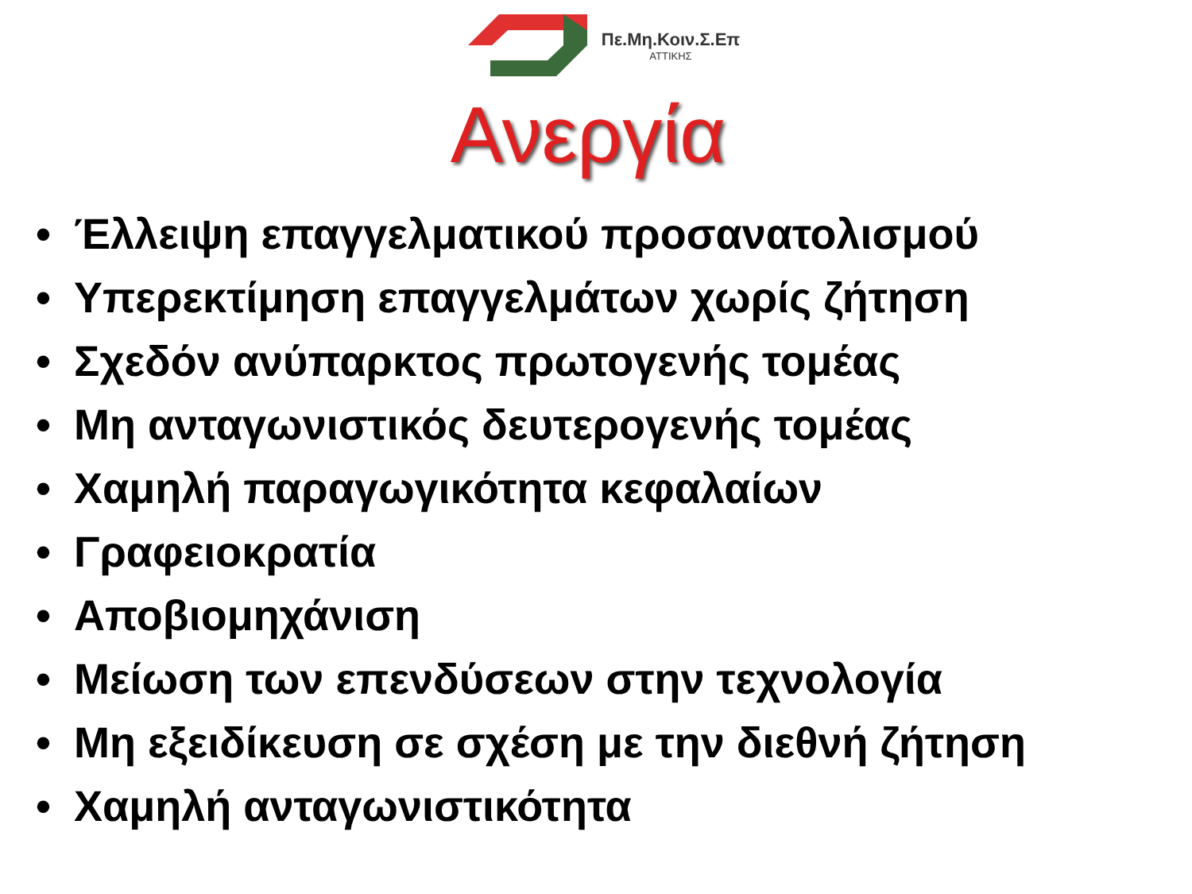Πε.Μη.Κοιν.Σ.Επ
ΑΤΤΙΚΗΣ
Ανεργία
• Έλλειψη επαγγελματικού προσανατολισμού
• Υπερεκτίμηση επαγγελμάτων χωρίς ζήτηση
• Σχεδόν ανύπαρκτος πρωτογενής τομέας
• Μη ανταγωνιστικός δευτερογενής τομέας
• Χαμηλή παραγωγικότητα κεφαλαίων
• Γραφειοκρατία
• Αποβιομηχάνιση
• Μείωση των επενδύσεων στην τεχνολογία
• Μη εξειδίκευση σε σχέση με την διεθνή ζήτηση
• Χαμηλή ανταγωνιστικότητα